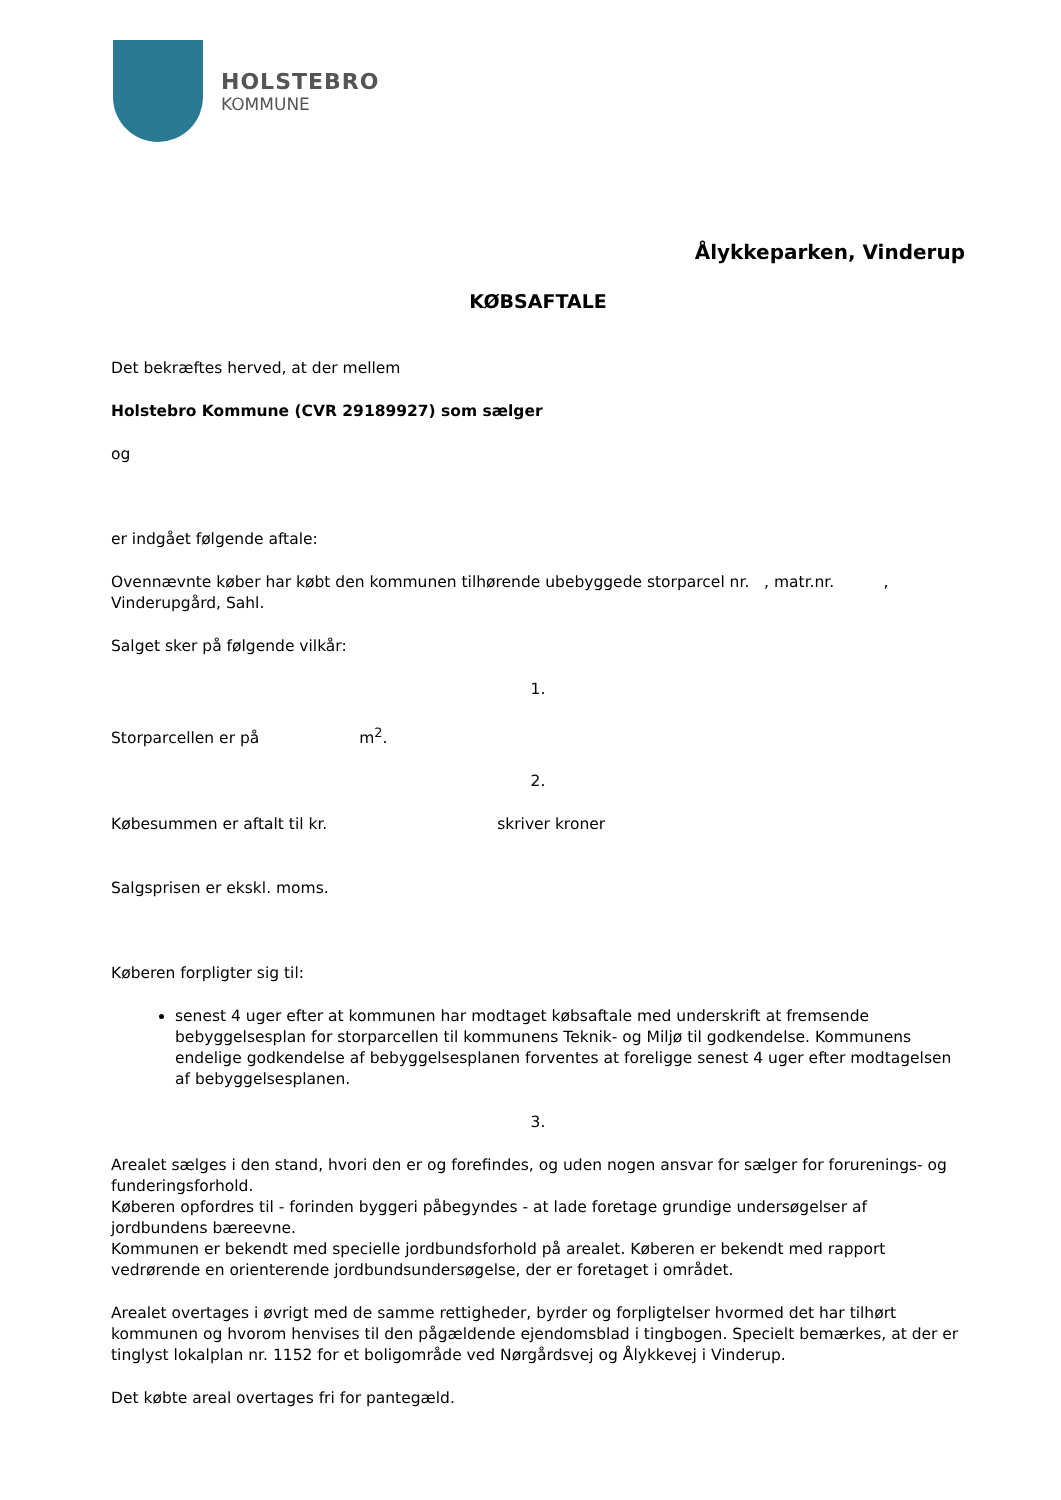HOLSTEBRO
KOMMUNE
Ålykkeparken, Vinderup
KØBSAFTALE
Det bekræftes herved, at der mellem
Holstebro Kommune (CVR 29189927) som sælger
og
er indgået følgende aftale:
Ovennævnte køber har købt den kommunen tilhørende ubebyggede storparcel nr. , matr.nr. ,
Vinderupgård, Sahl.
Salget sker på følgende vilkår:
1.
Storparcellen er på m<sup>2</sup>.
2.
Købesummen er aftalt til kr. skriver kroner
Salgsprisen er ekskl. moms.
Køberen forpligter sig til:
senest 4 uger efter at kommunen har modtaget købsaftale med underskrift at fremsende bebyggelsesplan for storparcellen til kommunens Teknik- og Miljø til godkendelse. Kommunens endelige godkendelse af bebyggelsesplanen forventes at foreligge senest 4 uger efter modtagelsen af bebyggelsesplanen.
3.
Arealet sælges i den stand, hvori den er og forefindes, og uden nogen ansvar for sælger for forurenings- og funderingsforhold.
Køberen opfordres til - forinden byggeri påbegyndes - at lade foretage grundige undersøgelser af jordbundens bæreevne.
Kommunen er bekendt med specielle jordbundsforhold på arealet. Køberen er bekendt med rapport vedrørende en orienterende jordbundsundersøgelse, der er foretaget i området.
Arealet overtages i øvrigt med de samme rettigheder, byrder og forpligtelser hvormed det har tilhørt kommunen og hvorom henvises til den pågældende ejendomsblad i tingbogen. Specielt bemærkes, at der er tinglyst lokalplan nr. 1152 for et boligområde ved Nørgårdsvej og Ålykkevej i Vinderup.
Det købte areal overtages fri for pantegæld.